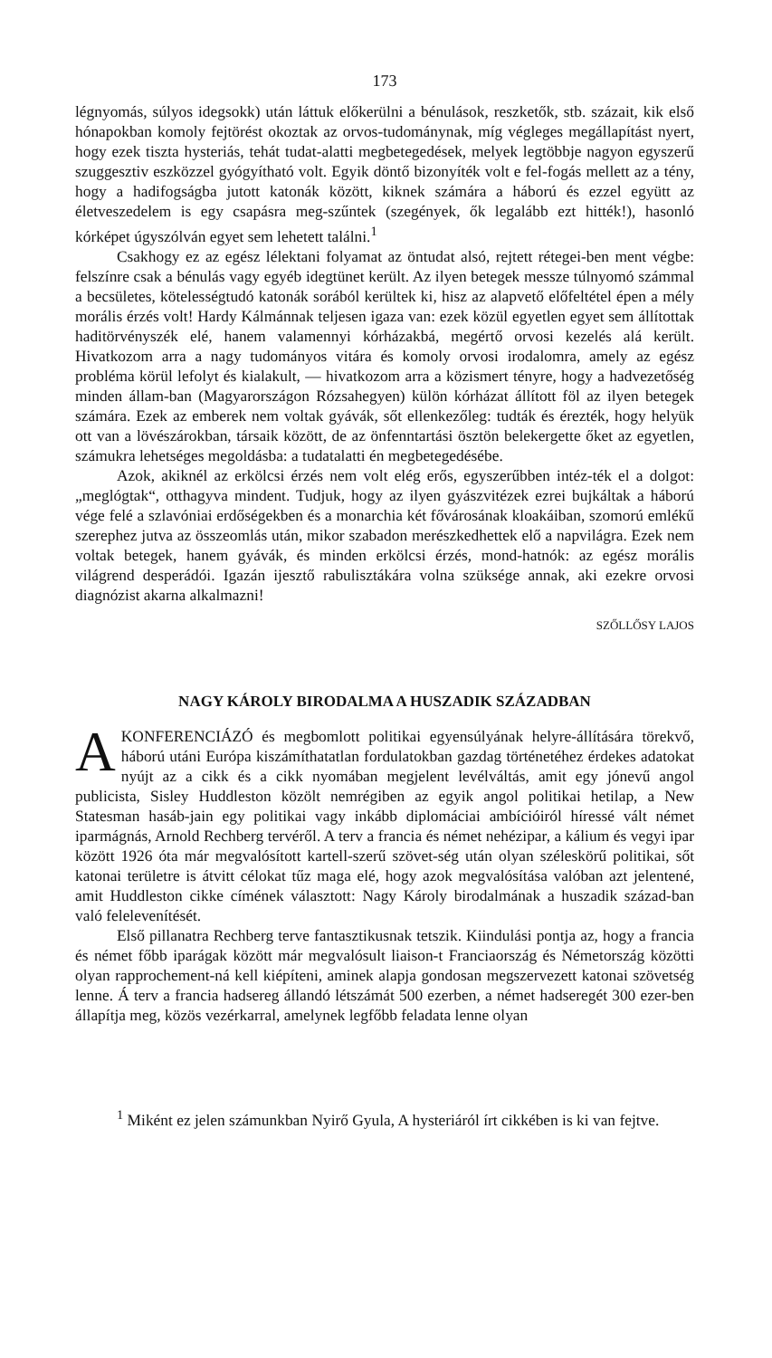173
légnyomás, súlyos idegsokk) után láttuk előkerülni a bénulások, reszketők, stb. százait, kik első hónapokban komoly fejtörést okoztak az orvos-tudománynak, míg végleges megállapítást nyert, hogy ezek tiszta hysteriás, tehát tudat-alatti megbetegedések, melyek legtöbbje nagyon egyszerű szuggesztiv eszközzel gyógyítható volt. Egyik döntő bizonyíték volt e fel-fogás mellett az a tény, hogy a hadifogságba jutott katonák között, kiknek számára a háború és ezzel együtt az életveszedelem is egy csapásra meg-szűntek (szegények, ők legalább ezt hitték!), hasonló kórképet úgyszólván egyet sem lehetett találni.<sup>1</sup>
Csakhogy ez az egész lélektani folyamat az öntudat alsó, rejtett rétegei-ben ment végbe: felszínre csak a bénulás vagy egyéb idegtünet került. Az ilyen betegek messze túlnyomó számmal a becsületes, kötelességtudó katonák sorából kerültek ki, hisz az alapvető előfeltétel épen a mély morális érzés volt! Hardy Kálmánnak teljesen igaza van: ezek közül egyetlen egyet sem állítottak haditörvényszék elé, hanem valamennyi kórházakbá, megértő orvosi kezelés alá került. Hivatkozom arra a nagy tudományos vitára és komoly orvosi irodalomra, amely az egész probléma körül lefolyt és kialakult, — hivatkozom arra a közismert tényre, hogy a hadvezetőség minden állam-ban (Magyarországon Rózsahegyen) külön kórházat állított föl az ilyen betegek számára. Ezek az emberek nem voltak gyávák, sőt ellenkezőleg: tudták és érezték, hogy helyük ott van a lövészárokban, társaik között, de az önfenntartási ösztön belekergette őket az egyetlen, számukra lehetséges megoldásba: a tudatalatti én megbetegedésébe.
Azok, akiknél az erkölcsi érzés nem volt elég erős, egyszerűbben intéz-ték el a dolgot: „meglógtak“, otthagyva mindent. Tudjuk, hogy az ilyen gyászvitézek ezrei bujkáltak a háború vége felé a szlavóniai erdőségekben és a monarchia két fővárosának kloakáiban, szomorú emlékű szerephez jutva az összeomlás után, mikor szabadon merészkedhettek elő a napvilágra. Ezek nem voltak betegek, hanem gyávák, és minden erkölcsi érzés, mond-hatnók: az egész morális világrend desperádói. Igazán ijesztő rabulisztákára volna szüksége annak, aki ezekre orvosi diagnózist akarna alkalmazni!
SZŐLLŐSY LAJOS
NAGY KÁROLY BIRODALMA A HUSZADIK SZÁZADBAN
AKONFERENCIÁZÓ és megbomlott politikai egyensúlyának helyre-állítására törekvő, háború utáni Európa kiszámíthatatlan fordulatokban gazdag történetéhez érdekes adatokat nyújt az a cikk és a cikk nyomában megjelent levélváltás, amit egy jónevű angol publicista, Sisley Huddleston közölt nemrégiben az egyik angol politikai hetilap, a New Statesman hasáb-jain egy politikai vagy inkább diplomáciai ambícióiról híressé vált német iparmágnás, Arnold Rechberg tervéről. A terv a francia és német nehézipar, a kálium és vegyi ipar között 1926 óta már megvalósított kartell-szerű szövet-ség után olyan széleskörű politikai, sőt katonai területre is átvitt célokat tűz maga elé, hogy azok megvalósítása valóban azt jelentené, amit Huddleston cikke címének választott: Nagy Károly birodalmának a huszadik század-ban való felelevenítését.
Első pillanatra Rechberg terve fantasztikusnak tetszik. Kiindulási pontja az, hogy a francia és német főbb iparágak között már megvalósult liaison-t Franciaország és Németország közötti olyan rapprochement-ná kell kiépíteni, aminek alapja gondosan megszervezett katonai szövetség lenne. Á terv a francia hadsereg állandó létszámát 500 ezerben, a német hadseregét 300 ezer-ben állapítja meg, közös vezérkarral, amelynek legfőbb feladata lenne olyan
<sup>1</sup> Miként ez jelen számunkban Nyirő Gyula, A hysteriáról írt cikkében is ki van fejtve.